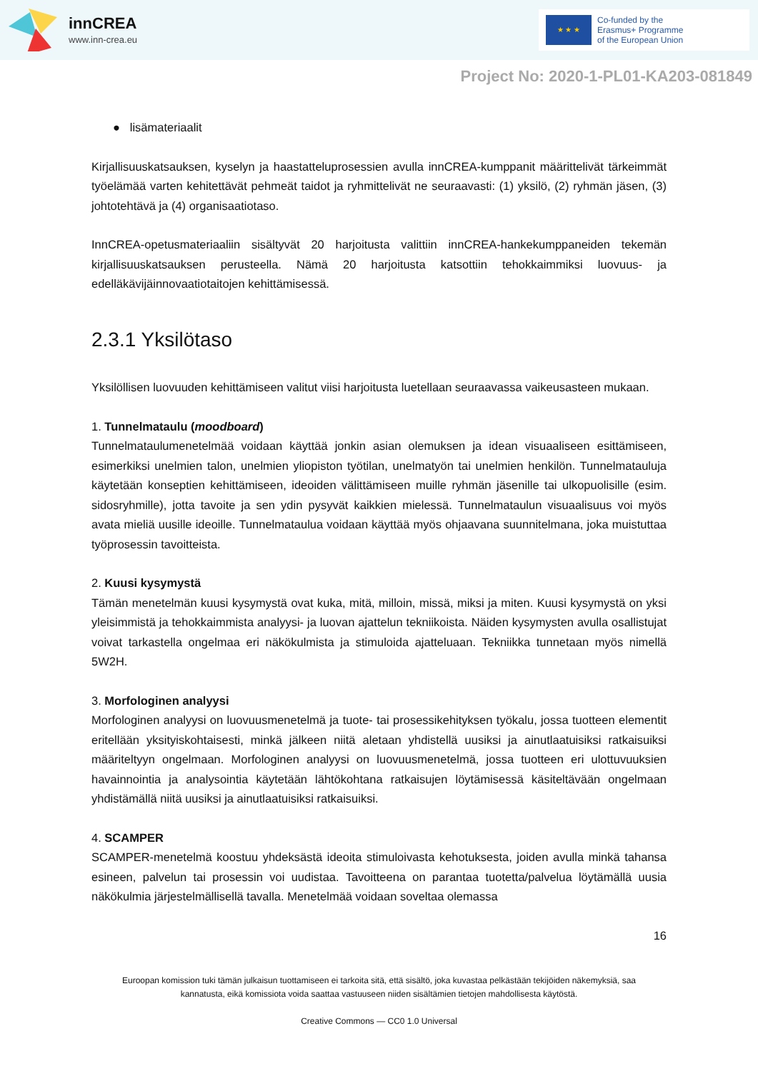innCREA
www.inn-crea.eu
★ ★ ★
Co-funded by the
Erasmus+ Programme
of the European Union
Project No: 2020-1-PL01-KA203-081849
● lisämateriaalit
Kirjallisuuskatsauksen, kyselyn ja haastatteluprosessien avulla innCREA-kumppanit määrittelivät tärkeimmät työelämää varten kehitettävät pehmeät taidot ja ryhmittelivät ne seuraavasti: (1) yksilö, (2) ryhmän jäsen, (3) johtotehtävä ja (4) organisaatiotaso.
InnCREA-opetusmateriaaliin sisältyvät 20 harjoitusta valittiin innCREA-hankekumppaneiden tekemän kirjallisuuskatsauksen perusteella. Nämä 20 harjoitusta katsottiin tehokkaimmiksi luovuus- ja edelläkävijäinnovaatiotaitojen kehittämisessä.
2.3.1 Yksilötaso
Yksilöllisen luovuuden kehittämiseen valitut viisi harjoitusta luetellaan seuraavassa vaikeusasteen mukaan.
1. Tunnelmataulu (moodboard)
Tunnelmataulumenetelmää voidaan käyttää jonkin asian olemuksen ja idean visuaaliseen esittämiseen, esimerkiksi unelmien talon, unelmien yliopiston työtilan, unelmatyön tai unelmien henkilön. Tunnelmatauluja käytetään konseptien kehittämiseen, ideoiden välittämiseen muille ryhmän jäsenille tai ulkopuolisille (esim. sidosryhmille), jotta tavoite ja sen ydin pysyvät kaikkien mielessä. Tunnelmataulun visuaalisuus voi myös avata mieliä uusille ideoille. Tunnelmataulua voidaan käyttää myös ohjaavana suunnitelmana, joka muistuttaa työprosessin tavoitteista.
2. Kuusi kysymystä
Tämän menetelmän kuusi kysymystä ovat kuka, mitä, milloin, missä, miksi ja miten. Kuusi kysymystä on yksi yleisimmistä ja tehokkaimmista analyysi- ja luovan ajattelun tekniikoista. Näiden kysymysten avulla osallistujat voivat tarkastella ongelmaa eri näkökulmista ja stimuloida ajatteluaan. Tekniikka tunnetaan myös nimellä 5W2H.
3. Morfologinen analyysi
Morfologinen analyysi on luovuusmenetelmä ja tuote- tai prosessikehityksen työkalu, jossa tuotteen elementit eritellään yksityiskohtaisesti, minkä jälkeen niitä aletaan yhdistellä uusiksi ja ainutlaatuisiksi ratkaisuiksi määriteltyyn ongelmaan. Morfologinen analyysi on luovuusmenetelmä, jossa tuotteen eri ulottuvuuksien havainnointia ja analysointia käytetään lähtökohtana ratkaisujen löytämisessä käsiteltävään ongelmaan yhdistämällä niitä uusiksi ja ainutlaatuisiksi ratkaisuiksi.
4. SCAMPER
SCAMPER-menetelmä koostuu yhdeksästä ideoita stimuloivasta kehotuksesta, joiden avulla minkä tahansa esineen, palvelun tai prosessin voi uudistaa. Tavoitteena on parantaa tuotetta/palvelua löytämällä uusia näkökulmia järjestelmällisellä tavalla. Menetelmää voidaan soveltaa olemassa
16
Euroopan komission tuki tämän julkaisun tuottamiseen ei tarkoita sitä, että sisältö, joka kuvastaa pelkästään tekijöiden näkemyksiä, saa
kannatusta, eikä komissiota voida saattaa vastuuseen niiden sisältämien tietojen mahdollisesta käytöstä.
Creative Commons — CC0 1.0 Universal